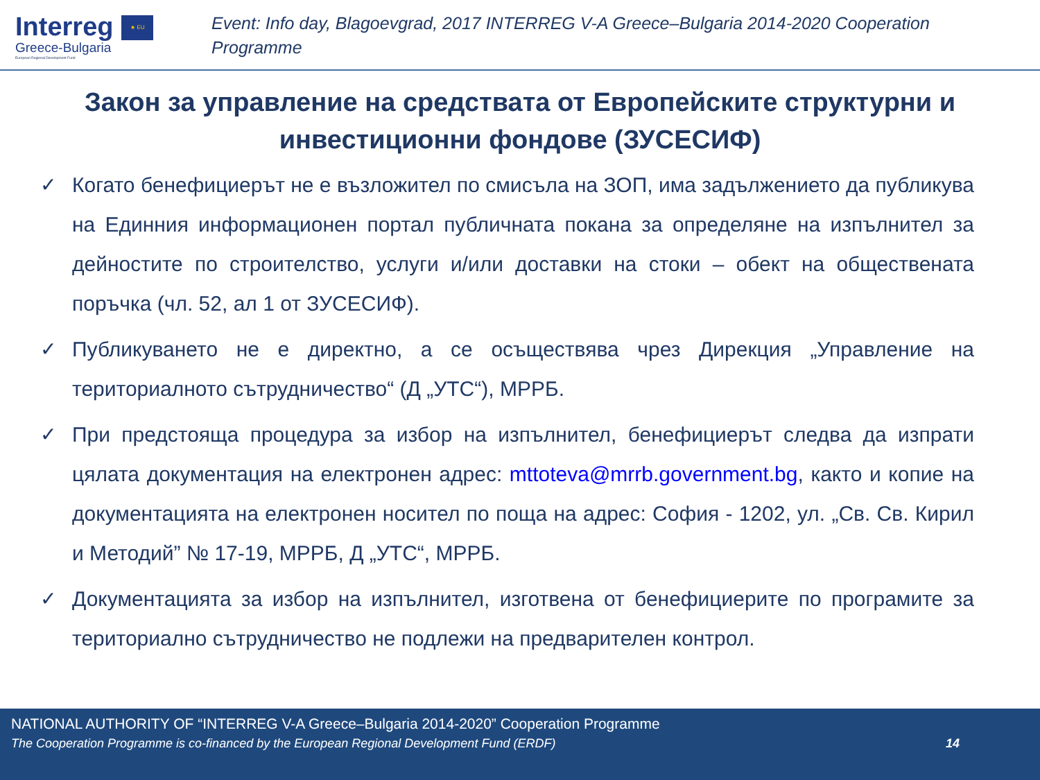Interreg
Greece-Bulgaria
European Regional Development Fund
★ EU
Event: Info day, Blagoevgrad, 2017 INTERREG V-A Greece–Bulgaria 2014-2020 Cooperation Programme
Закон за управление на средствата от Европейските структурни и инвестиционни фондове (ЗУСЕСИФ)
✓ Когато бенефициерът не е възложител по смисъла на ЗОП, има задължението да публикува на Единния информационен портал публичната покана за определяне на изпълнител за дейностите по строителство, услуги и/или доставки на стоки – обект на обществената поръчка (чл. 52, ал 1 от ЗУСЕСИФ).
✓ Публикуването не е директно, а се осъществява чрез Дирекция „Управление на териториалното сътрудничество“ (Д „УТС“), МРРБ.
✓ При предстояща процедура за избор на изпълнител, бенефициерът следва да изпрати цялата документация на електронен адрес: mttoteva@mrrb.government.bg, както и копие на документацията на електронен носител по поща на адрес: София - 1202, ул. „Св. Св. Кирил и Методий” № 17-19, МРРБ, Д „УТС“, МРРБ.
✓ Документацията за избор на изпълнител, изготвена от бенефициерите по програмите за териториално сътрудничество не подлежи на предварителен контрол.
NATIONAL AUTHORITY OF “INTERREG V-A Greece–Bulgaria 2014-2020” Cooperation Programme
The Cooperation Programme is co-financed by the European Regional Development Fund (ERDF) 14